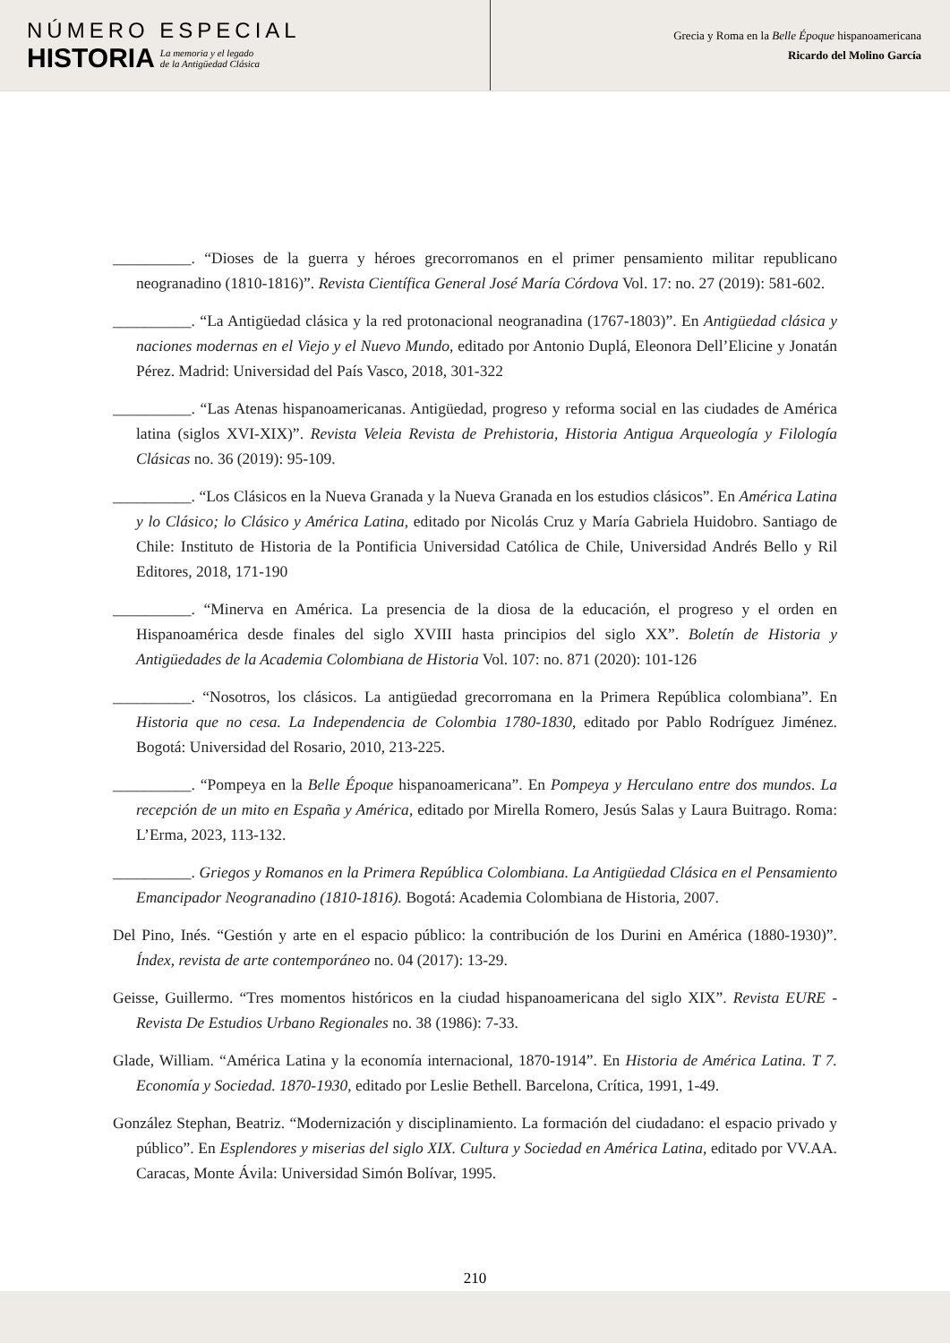NÚMERO ESPECIAL
HISTORIA La memoria y el legado
de la Antigüedad Clásica
Grecia y Roma en la Belle Époque hispanoamericana
Ricardo del Molino García
__________. “Dioses de la guerra y héroes grecorromanos en el primer pensamiento militar republicano neogranadino (1810-1816)”. Revista Científica General José María Córdova Vol. 17: no. 27 (2019): 581-602.
__________. “La Antigüedad clásica y la red protonacional neogranadina (1767-1803)”. En Antigüedad clásica y naciones modernas en el Viejo y el Nuevo Mundo, editado por Antonio Duplá, Eleonora Dell’Elicine y Jonatán Pérez. Madrid: Universidad del País Vasco, 2018, 301-322
__________. “Las Atenas hispanoamericanas. Antigüedad, progreso y reforma social en las ciudades de América latina (siglos XVI-XIX)”. Revista Veleia Revista de Prehistoria, Historia Antigua Arqueología y Filología Clásicas no. 36 (2019): 95-109.
__________. “Los Clásicos en la Nueva Granada y la Nueva Granada en los estudios clásicos”. En América Latina y lo Clásico; lo Clásico y América Latina, editado por Nicolás Cruz y María Gabriela Huidobro. Santiago de Chile: Instituto de Historia de la Pontificia Universidad Católica de Chile, Universidad Andrés Bello y Ril Editores, 2018, 171-190
__________. “Minerva en América. La presencia de la diosa de la educación, el progreso y el orden en Hispanoamérica desde finales del siglo XVIII hasta principios del siglo XX”. Boletín de Historia y Antigüedades de la Academia Colombiana de Historia Vol. 107: no. 871 (2020): 101-126
__________. “Nosotros, los clásicos. La antigüedad grecorromana en la Primera República colombiana”. En Historia que no cesa. La Independencia de Colombia 1780-1830, editado por Pablo Rodríguez Jiménez. Bogotá: Universidad del Rosario, 2010, 213-225.
__________. “Pompeya en la Belle Époque hispanoamericana”. En Pompeya y Herculano entre dos mundos. La recepción de un mito en España y América, editado por Mirella Romero, Jesús Salas y Laura Buitrago. Roma: L’Erma, 2023, 113-132.
__________. Griegos y Romanos en la Primera República Colombiana. La Antigüedad Clásica en el Pensamiento Emancipador Neogranadino (1810-1816). Bogotá: Academia Colombiana de Historia, 2007.
Del Pino, Inés. “Gestión y arte en el espacio público: la contribución de los Durini en América (1880-1930)”. Índex, revista de arte contemporáneo no. 04 (2017): 13-29.
Geisse, Guillermo. “Tres momentos históricos en la ciudad hispanoamericana del siglo XIX”. Revista EURE -Revista De Estudios Urbano Regionales no. 38 (1986): 7-33.
Glade, William. “América Latina y la economía internacional, 1870-1914”. En Historia de América Latina. T 7. Economía y Sociedad. 1870-1930, editado por Leslie Bethell. Barcelona, Crítica, 1991, 1-49.
González Stephan, Beatriz. “Modernización y disciplinamiento. La formación del ciudadano: el espacio privado y público”. En Esplendores y miserias del siglo XIX. Cultura y Sociedad en América Latina, editado por VV.AA. Caracas, Monte Ávila: Universidad Simón Bolívar, 1995.
210